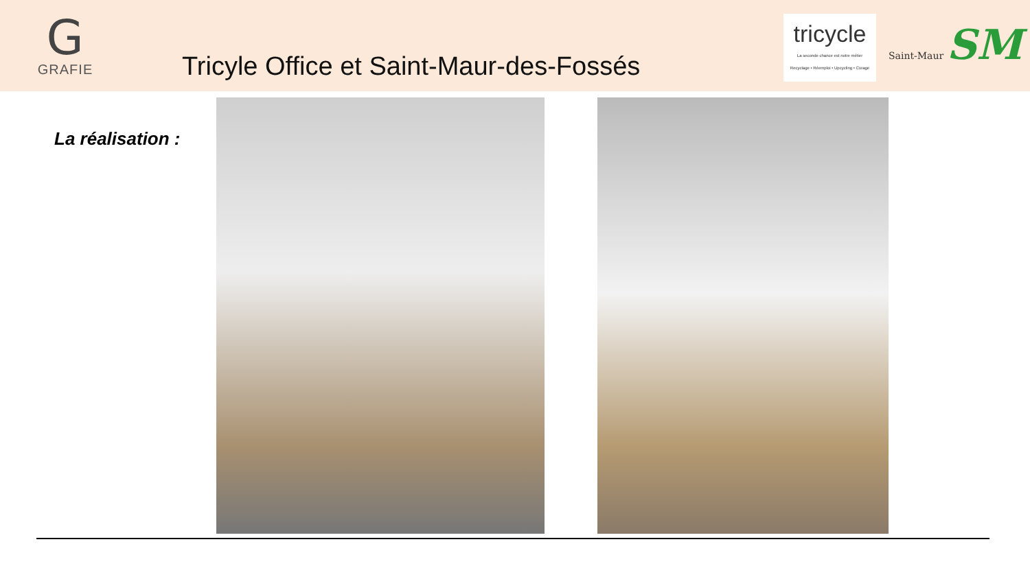G
GRAFIE
Tricyle Office et Saint-Maur-des-Fossés
tricycle
La seconde chance est notre métier
Recyclage • Réemploi • Upcycling • Curage
Saint-Maur SM
La réalisation :